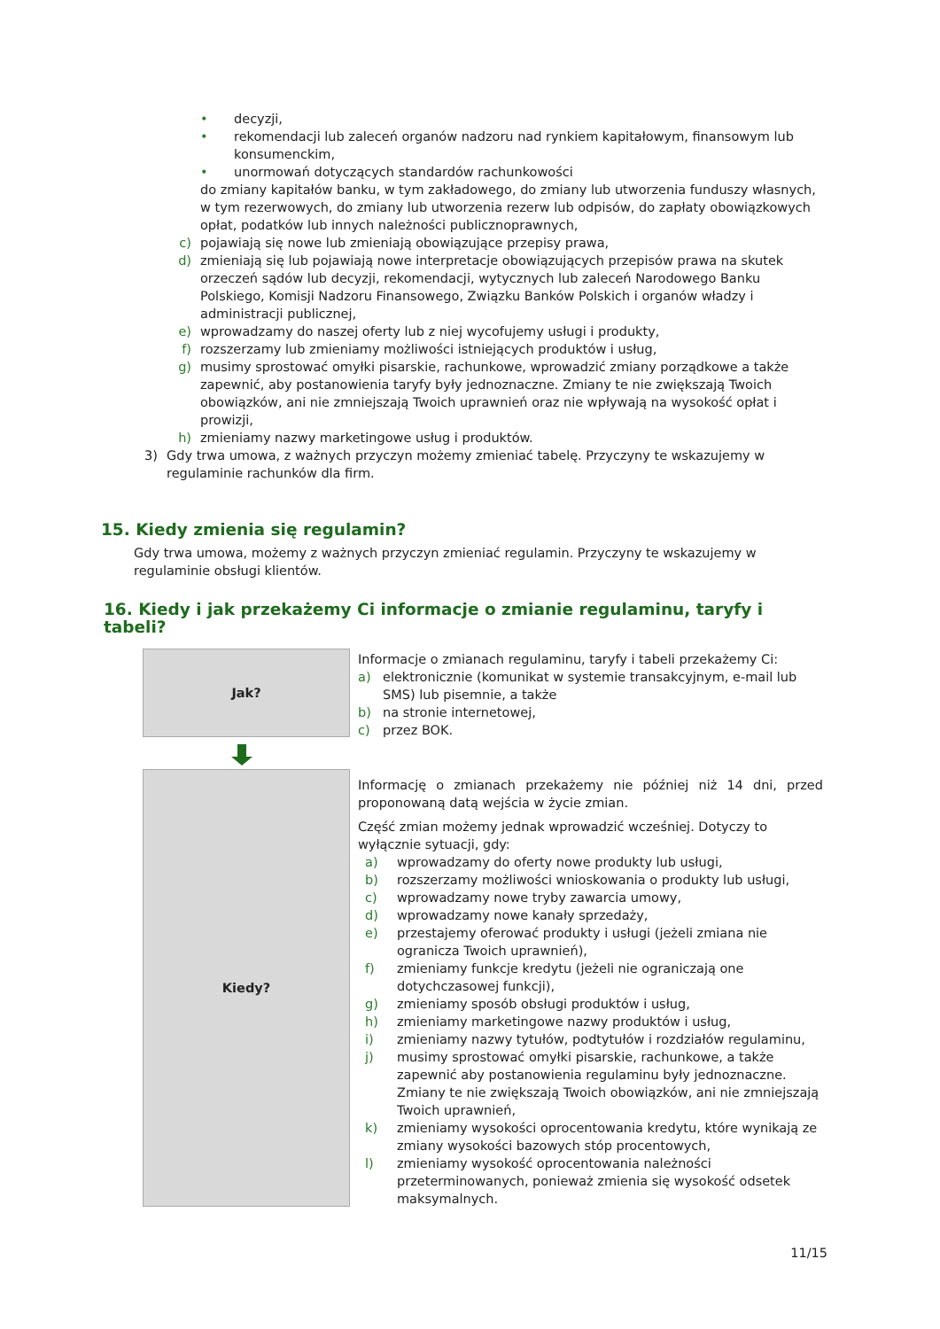• decyzji,
• rekomendacji lub zaleceń organów nadzoru nad rynkiem kapitałowym, finansowym lub konsumenckim,
• unormowań dotyczących standardów rachunkowości
do zmiany kapitałów banku, w tym zakładowego, do zmiany lub utworzenia funduszy własnych, w tym rezerwowych, do zmiany lub utworzenia rezerw lub odpisów, do zapłaty obowiązkowych opłat, podatków lub innych należności publicznoprawnych,
c) pojawiają się nowe lub zmieniają obowiązujące przepisy prawa,
d) zmieniają się lub pojawiają nowe interpretacje obowiązujących przepisów prawa na skutek orzeczeń sądów lub decyzji, rekomendacji, wytycznych lub zaleceń Narodowego Banku Polskiego, Komisji Nadzoru Finansowego, Związku Banków Polskich i organów władzy i administracji publicznej,
e) wprowadzamy do naszej oferty lub z niej wycofujemy usługi i produkty,
f) rozszerzamy lub zmieniamy możliwości istniejących produktów i usług,
g) musimy sprostować omyłki pisarskie, rachunkowe, wprowadzić zmiany porządkowe a także zapewnić, aby postanowienia taryfy były jednoznaczne. Zmiany te nie zwiększają Twoich obowiązków, ani nie zmniejszają Twoich uprawnień oraz nie wpływają na wysokość opłat i prowizji,
h) zmieniamy nazwy marketingowe usług i produktów.
3) Gdy trwa umowa, z ważnych przyczyn możemy zmieniać tabelę. Przyczyny te wskazujemy w regulaminie rachunków dla firm.
15. Kiedy zmienia się regulamin?
Gdy trwa umowa, możemy z ważnych przyczyn zmieniać regulamin. Przyczyny te wskazujemy w regulaminie obsługi klientów.
16. Kiedy i jak przekażemy Ci informacje o zmianie regulaminu, taryfy i tabeli?
Jak?
Informacje o zmianach regulaminu, taryfy i tabeli przekażemy Ci:
a) elektronicznie (komunikat w systemie transakcyjnym, e-mail lub SMS) lub pisemnie, a także
b) na stronie internetowej,
c) przez BOK.
Kiedy?
Informację o zmianach przekażemy nie później niż 14 dni, przed proponowaną datą wejścia w życie zmian.
Część zmian możemy jednak wprowadzić wcześniej. Dotyczy to wyłącznie sytuacji, gdy:
a) wprowadzamy do oferty nowe produkty lub usługi,
b) rozszerzamy możliwości wnioskowania o produkty lub usługi,
c) wprowadzamy nowe tryby zawarcia umowy,
d) wprowadzamy nowe kanały sprzedaży,
e) przestajemy oferować produkty i usługi (jeżeli zmiana nie ogranicza Twoich uprawnień),
f) zmieniamy funkcje kredytu (jeżeli nie ograniczają one dotychczasowej funkcji),
g) zmieniamy sposób obsługi produktów i usług,
h) zmieniamy marketingowe nazwy produktów i usług,
i) zmieniamy nazwy tytułów, podtytułów i rozdziałów regulaminu,
j) musimy sprostować omyłki pisarskie, rachunkowe, a także zapewnić aby postanowienia regulaminu były jednoznaczne. Zmiany te nie zwiększają Twoich obowiązków, ani nie zmniejszają Twoich uprawnień,
k) zmieniamy wysokości oprocentowania kredytu, które wynikają ze zmiany wysokości bazowych stóp procentowych,
l) zmieniamy wysokość oprocentowania należności przeterminowanych, ponieważ zmienia się wysokość odsetek maksymalnych.
11/15